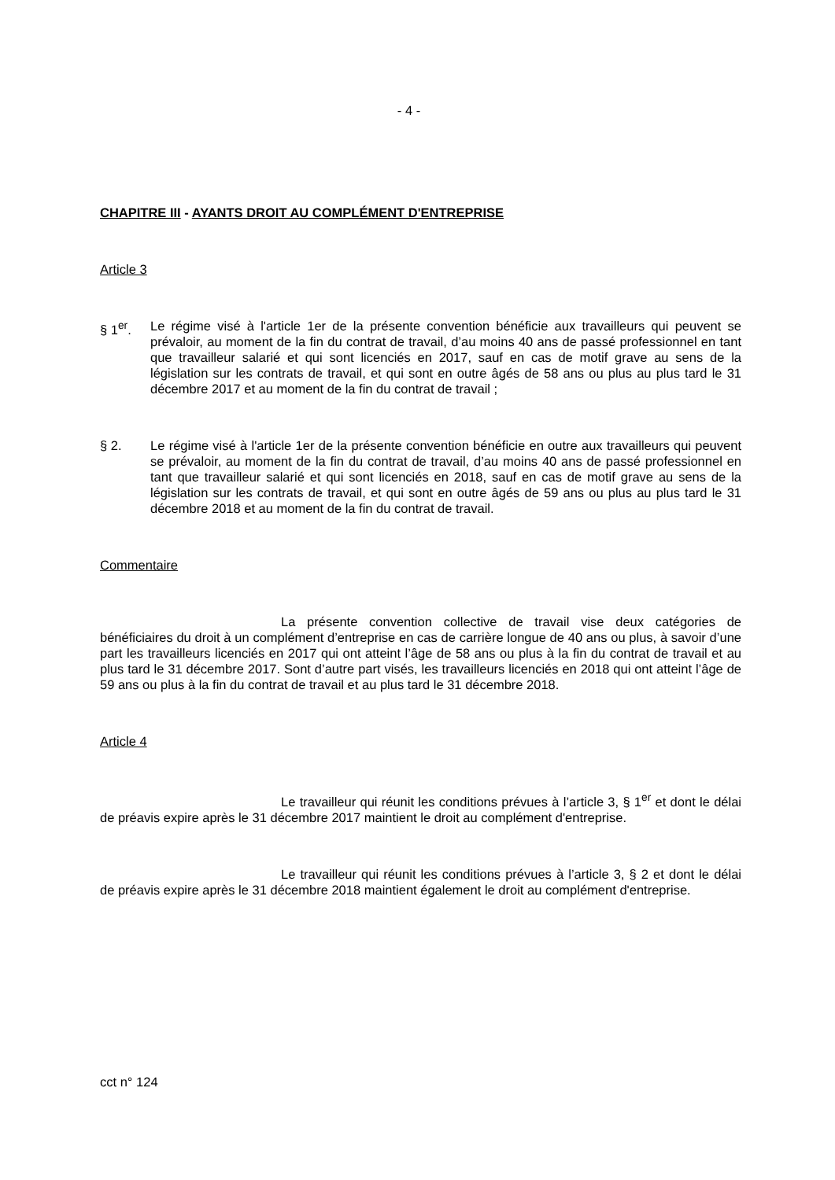- 4 -
CHAPITRE III - AYANTS DROIT AU COMPLÉMENT D'ENTREPRISE
Article 3
§ 1<sup>er</sup>. Le régime visé à l'article 1er de la présente convention bénéficie aux travailleurs qui peuvent se prévaloir, au moment de la fin du contrat de travail, d’au moins 40 ans de passé professionnel en tant que travailleur salarié et qui sont licenciés en 2017, sauf en cas de motif grave au sens de la législation sur les contrats de travail, et qui sont en outre âgés de 58 ans ou plus au plus tard le 31 décembre 2017 et au moment de la fin du contrat de travail ;
§ 2. Le régime visé à l'article 1er de la présente convention bénéficie en outre aux travailleurs qui peuvent se prévaloir, au moment de la fin du contrat de travail, d’au moins 40 ans de passé professionnel en tant que travailleur salarié et qui sont licenciés en 2018, sauf en cas de motif grave au sens de la législation sur les contrats de travail, et qui sont en outre âgés de 59 ans ou plus au plus tard le 31 décembre 2018 et au moment de la fin du contrat de travail.
Commentaire
La présente convention collective de travail vise deux catégories de bénéficiaires du droit à un complément d’entreprise en cas de carrière longue de 40 ans ou plus, à savoir d’une part les travailleurs licenciés en 2017 qui ont atteint l’âge de 58 ans ou plus à la fin du contrat de travail et au plus tard le 31 décembre 2017. Sont d’autre part visés, les travailleurs licenciés en 2018 qui ont atteint l’âge de 59 ans ou plus à la fin du contrat de travail et au plus tard le 31 décembre 2018.
Article 4
Le travailleur qui réunit les conditions prévues à l’article 3, § 1<sup>er</sup> et dont le délai de préavis expire après le 31 décembre 2017 maintient le droit au complément d'entreprise.
Le travailleur qui réunit les conditions prévues à l’article 3, § 2 et dont le délai de préavis expire après le 31 décembre 2018 maintient également le droit au complément d'entreprise.
cct n° 124